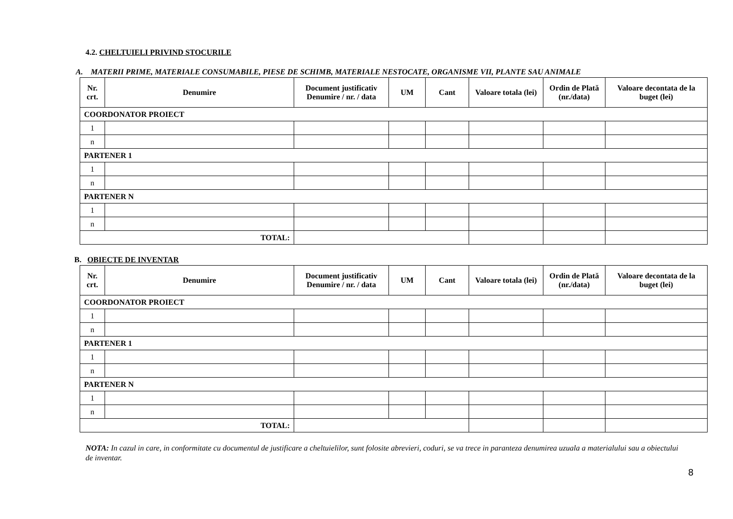4.2. CHELTUIELI PRIVIND STOCURILE
A. MATERII PRIME, MATERIALE CONSUMABILE, PIESE DE SCHIMB, MATERIALE NESTOCATE, ORGANISME VII, PLANTE SAU ANIMALE
| Nr. crt. | Denumire | Document justificativ Denumire / nr. / data | UM | Cant | Valoare totala (lei) | Ordin de Plată (nr./data) | Valoare decontata de la buget (lei) |
| --- | --- | --- | --- | --- | --- | --- | --- |
| COORDONATOR PROIECT | | | | | | | |
| 1 | | | | | | | |
| n | | | | | | | |
| PARTENER 1 | | | | | | | |
| 1 | | | | | | | |
| n | | | | | | | |
| PARTENER N | | | | | | | |
| 1 | | | | | | | |
| n | | | | | | | |
| TOTAL: | | | | | | | |
B. OBIECTE DE INVENTAR
| Nr. crt. | Denumire | Document justificativ Denumire / nr. / data | UM | Cant | Valoare totala (lei) | Ordin de Plată (nr./data) | Valoare decontata de la buget (lei) |
| --- | --- | --- | --- | --- | --- | --- | --- |
| COORDONATOR PROIECT | | | | | | | |
| 1 | | | | | | | |
| n | | | | | | | |
| PARTENER 1 | | | | | | | |
| 1 | | | | | | | |
| n | | | | | | | |
| PARTENER N | | | | | | | |
| 1 | | | | | | | |
| n | | | | | | | |
| TOTAL: | | | | | | | |
NOTA: In cazul in care, in conformitate cu documentul de justificare a cheltuielilor, sunt folosite abrevieri, coduri, se va trece in paranteza denumirea uzuala a materialului sau a obiectului de inventar.
8